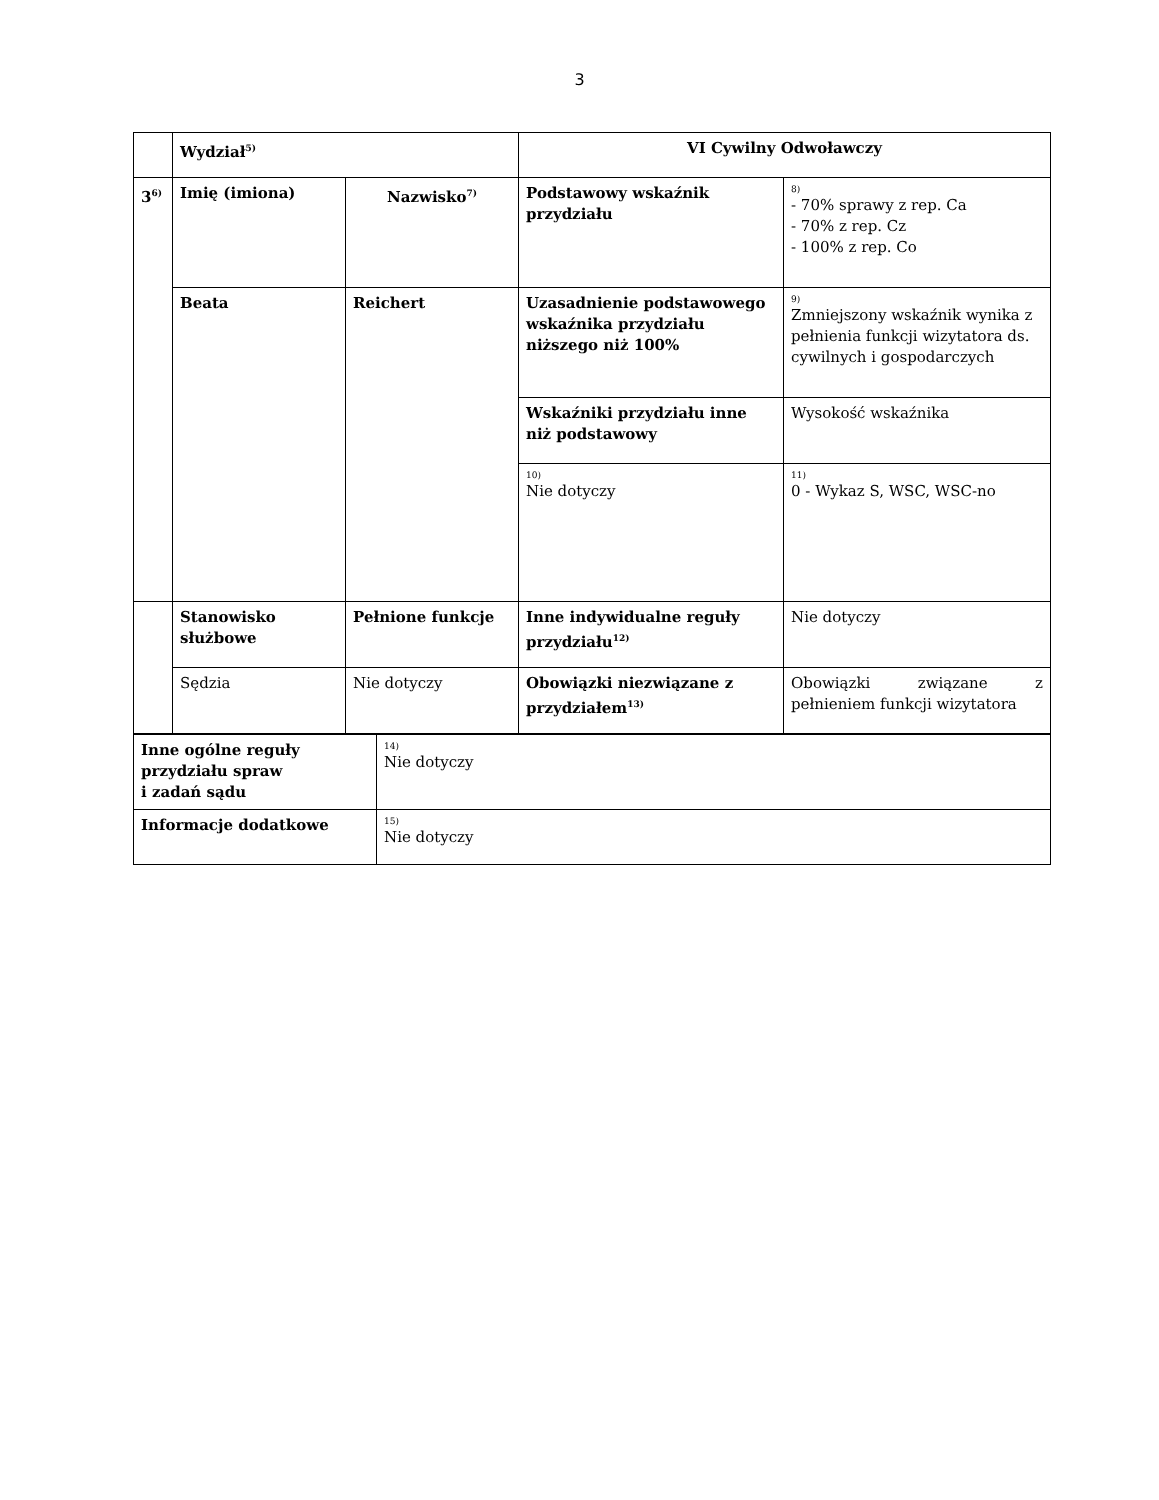3
| | Wydział<sup>5)</sup> | | VI Cywilny Odwoławczy | |
| 3<sup>6)</sup> | Imię (imiona) | Nazwisko<sup>7)</sup> | Podstawowy wskaźnik przydziału | 8) - 70% sprawy z rep. Ca - 70% z rep. Cz - 100% z rep. Co |
| | Beata | Reichert | Uzasadnienie podstawowego wskaźnika przydziału niższego niż 100% | 9) Zmniejszony wskaźnik wynika z pełnienia funkcji wizytatora ds. cywilnych i gospodarczych |
| | | | Wskaźniki przydziału inne niż podstawowy | Wysokość wskaźnika |
| | | | 10) Nie dotyczy | 11) 0 - Wykaz S, WSC, WSC-no |
| | Stanowisko służbowe | Pełnione funkcje | Inne indywidualne reguły przydziału<sup>12)</sup> | Nie dotyczy |
| | Sędzia | Nie dotyczy | Obowiązki niezwiązane z przydziałem<sup>13)</sup> | Obowiązki związane z pełnieniem funkcji wizytatora |
| Inne ogólne reguły przydziału spraw i zadań sądu | 14) Nie dotyczy |
| Informacje dodatkowe | 15) Nie dotyczy |